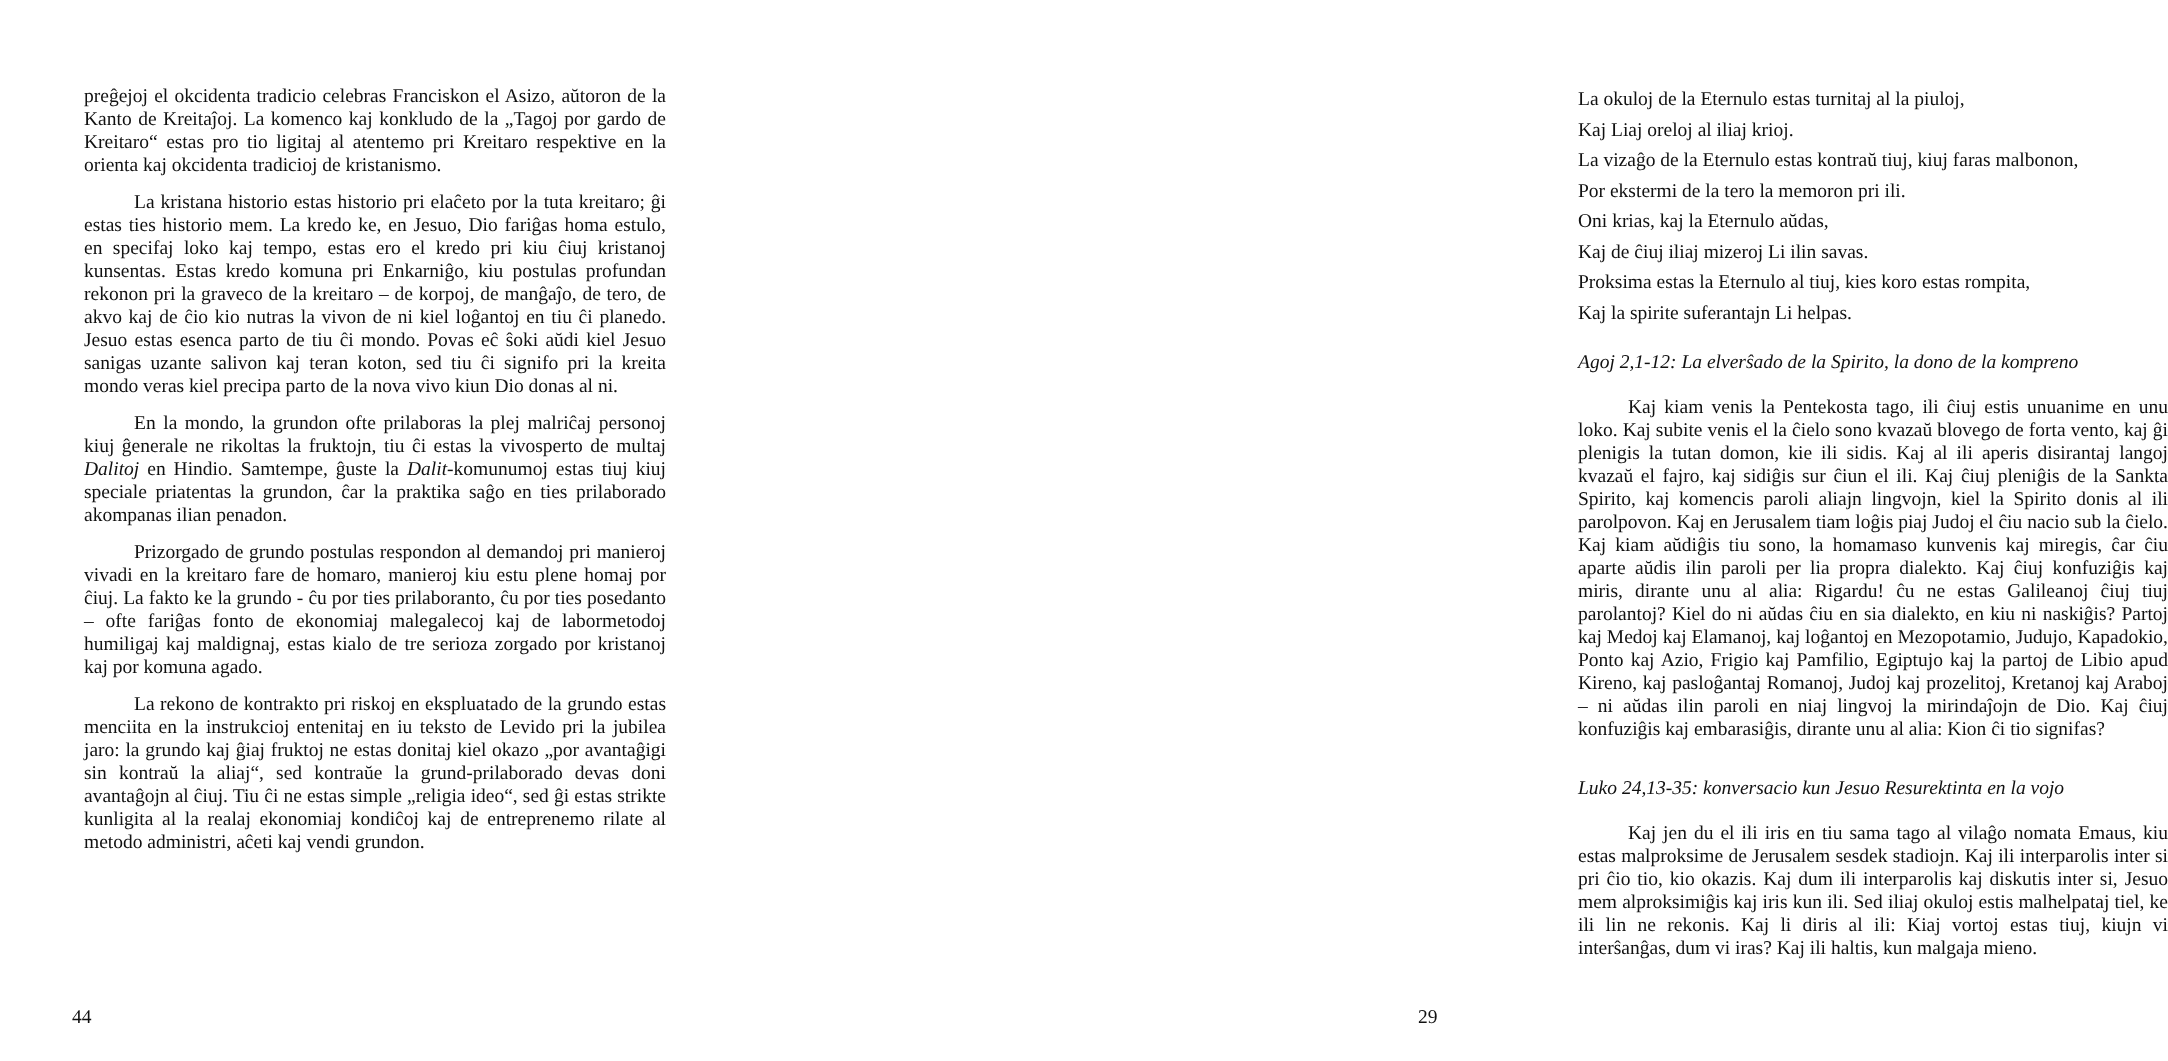preĝejoj el okcidenta tradicio celebras Franciskon el Asizo, aŭtoron de la Kanto de Kreitaĵoj. La komenco kaj konkludo de la „Tagoj por gardo de Kreitaro“ estas pro tio ligitaj al atentemo pri Kreitaro respektive en la orienta kaj okcidenta tradicioj de kristanismo.
La kristana historio estas historio pri elaĉeto por la tuta kreitaro; ĝi estas ties historio mem. La kredo ke, en Jesuo, Dio fariĝas homa estulo, en specifaj loko kaj tempo, estas ero el kredo pri kiu ĉiuj kristanoj kunsentas. Estas kredo komuna pri Enkarniĝo, kiu postulas profundan rekonon pri la graveco de la kreitaro – de korpoj, de manĝaĵo, de tero, de akvo kaj de ĉio kio nutras la vivon de ni kiel loĝantoj en tiu ĉi planedo. Jesuo estas esenca parto de tiu ĉi mondo. Povas eĉ ŝoki aŭdi kiel Jesuo sanigas uzante salivon kaj teran koton, sed tiu ĉi signifo pri la kreita mondo veras kiel precipa parto de la nova vivo kiun Dio donas al ni.
En la mondo, la grundon ofte prilaboras la plej malriĉaj personoj kiuj ĝenerale ne rikoltas la fruktojn, tiu ĉi estas la vivosperto de multaj Dalitoj en Hindio. Samtempe, ĝuste la Dalit-komunumoj estas tiuj kiuj speciale priatentas la grundon, ĉar la praktika saĝo en ties prilaborado akompanas ilian penadon.
Prizorgado de grundo postulas respondon al demandoj pri manieroj vivadi en la kreitaro fare de homaro, manieroj kiu estu plene homaj por ĉiuj. La fakto ke la grundo - ĉu por ties prilaboranto, ĉu por ties posedanto – ofte fariĝas fonto de ekonomiaj malegalecoj kaj de labormetodoj humiligaj kaj maldignaj, estas kialo de tre serioza zorgado por kristanoj kaj por komuna agado.
La rekono de kontrakto pri riskoj en ekspluatado de la grundo estas menciita en la instrukcioj entenitaj en iu teksto de Levido pri la jubilea jaro: la grundo kaj ĝiaj fruktoj ne estas donitaj kiel okazo „por avantaĝigi sin kontraŭ la aliaj“, sed kontraŭe la grund-prilaborado devas doni avantaĝojn al ĉiuj. Tiu ĉi ne estas simple „religia ideo“, sed ĝi estas strikte kunligita al la realaj ekonomiaj kondiĉoj kaj de entreprenemo rilate al metodo administri, aĉeti kaj vendi grundon.
44
La okuloj de la Eternulo estas turnitaj al la piuloj,
Kaj Liaj oreloj al iliaj krioj.
La vizaĝo de la Eternulo estas kontraŭ tiuj, kiuj faras malbonon,
Por ekstermi de la tero la memoron pri ili.
Oni krias, kaj la Eternulo aŭdas,
Kaj de ĉiuj iliaj mizeroj Li ilin savas.
Proksima estas la Eternulo al tiuj, kies koro estas rompita,
Kaj la spirite suferantajn Li helpas.
Agoj 2,1-12: La elverŝado de la Spirito, la dono de la kompreno
Kaj kiam venis la Pentekosta tago, ili ĉiuj estis unuanime en unu loko. Kaj subite venis el la ĉielo sono kvazaŭ blovego de forta vento, kaj ĝi plenigis la tutan domon, kie ili sidis. Kaj al ili aperis disirantaj langoj kvazaŭ el fajro, kaj sidiĝis sur ĉiun el ili. Kaj ĉiuj pleniĝis de la Sankta Spirito, kaj komencis paroli aliajn lingvojn, kiel la Spirito donis al ili parolpovon. Kaj en Jerusalem tiam loĝis piaj Judoj el ĉiu nacio sub la ĉielo. Kaj kiam aŭdiĝis tiu sono, la homamaso kunvenis kaj miregis, ĉar ĉiu aparte aŭdis ilin paroli per lia propra dialekto. Kaj ĉiuj konfuziĝis kaj miris, dirante unu al alia: Rigardu! ĉu ne estas Galileanoj ĉiuj tiuj parolantoj? Kiel do ni aŭdas ĉiu en sia dialekto, en kiu ni naskiĝis? Partoj kaj Medoj kaj Elamanoj, kaj loĝantoj en Mezopotamio, Judujo, Kapadokio, Ponto kaj Azio, Frigio kaj Pamfilio, Egiptujo kaj la partoj de Libio apud Kireno, kaj pasloĝantaj Romanoj, Judoj kaj prozelitoj, Kretanoj kaj Araboj – ni aŭdas ilin paroli en niaj lingvoj la mirindaĵojn de Dio. Kaj ĉiuj konfuziĝis kaj embarasiĝis, dirante unu al alia: Kion ĉi tio signifas?
Luko 24,13-35: konversacio kun Jesuo Resurektinta en la vojo
Kaj jen du el ili iris en tiu sama tago al vilaĝo nomata Emaus, kiu estas malproksime de Jerusalem sesdek stadiojn. Kaj ili interparolis inter si pri ĉio tio, kio okazis. Kaj dum ili interparolis kaj diskutis inter si, Jesuo mem alproksimiĝis kaj iris kun ili. Sed iliaj okuloj estis malhelpataj tiel, ke ili lin ne rekonis. Kaj li diris al ili: Kiaj vortoj estas tiuj, kiujn vi interŝanĝas, dum vi iras? Kaj ili haltis, kun malgaja mieno.
29